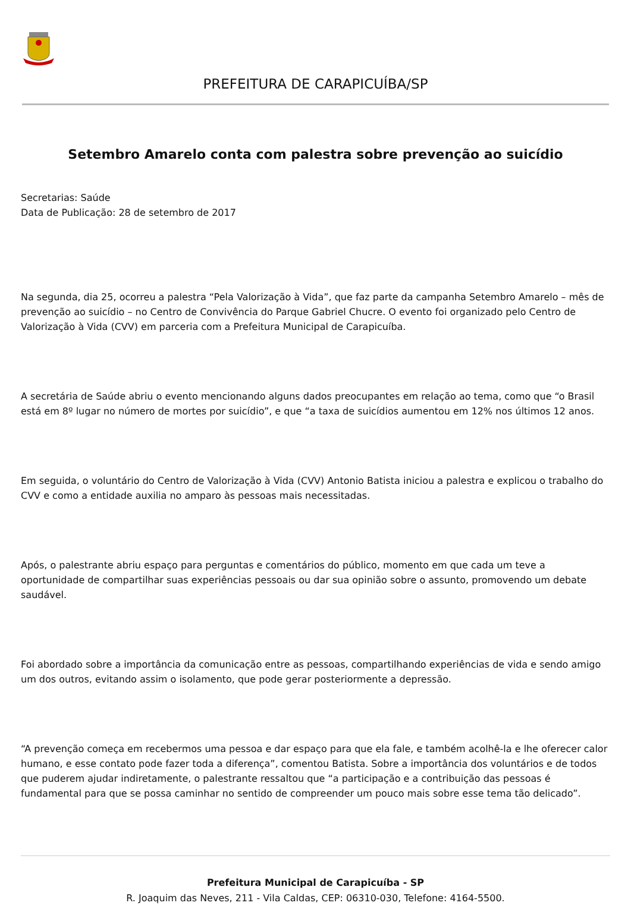PREFEITURA DE CARAPICUÍBA/SP
Setembro Amarelo conta com palestra sobre prevenção ao suicídio
Secretarias: Saúde
Data de Publicação: 28 de setembro de 2017
Na segunda, dia 25, ocorreu a palestra “Pela Valorização à Vida”, que faz parte da campanha Setembro Amarelo – mês de prevenção ao suicídio – no Centro de Convivência do Parque Gabriel Chucre. O evento foi organizado pelo Centro de Valorização à Vida (CVV) em parceria com a Prefeitura Municipal de Carapicuíba.
A secretária de Saúde abriu o evento mencionando alguns dados preocupantes em relação ao tema, como que “o Brasil está em 8º lugar no número de mortes por suicídio”, e que “a taxa de suicídios aumentou em 12% nos últimos 12 anos.
Em seguida, o voluntário do Centro de Valorização à Vida (CVV) Antonio Batista iniciou a palestra e explicou o trabalho do CVV e como a entidade auxilia no amparo às pessoas mais necessitadas.
Após, o palestrante abriu espaço para perguntas e comentários do público, momento em que cada um teve a oportunidade de compartilhar suas experiências pessoais ou dar sua opinião sobre o assunto, promovendo um debate saudável.
Foi abordado sobre a importância da comunicação entre as pessoas, compartilhando experiências de vida e sendo amigo um dos outros, evitando assim o isolamento, que pode gerar posteriormente a depressão.
“A prevenção começa em recebermos uma pessoa e dar espaço para que ela fale, e também acolhê-la e lhe oferecer calor humano, e esse contato pode fazer toda a diferença”, comentou Batista. Sobre a importância dos voluntários e de todos que puderem ajudar indiretamente, o palestrante ressaltou que “a participação e a contribuição das pessoas é fundamental para que se possa caminhar no sentido de compreender um pouco mais sobre esse tema tão delicado”.
Prefeitura Municipal de Carapicuíba - SP
R. Joaquim das Neves, 211 - Vila Caldas, CEP: 06310-030, Telefone: 4164-5500.